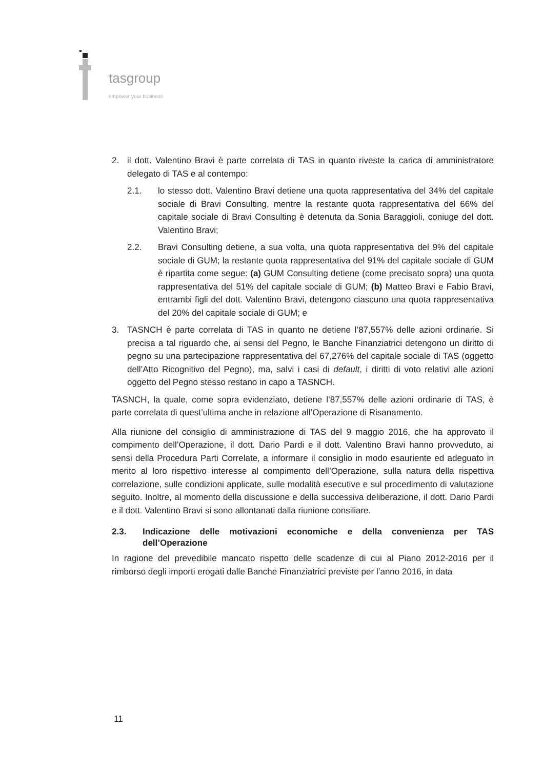tasgroup
empower your business
2. il dott. Valentino Bravi è parte correlata di TAS in quanto riveste la carica di amministratore delegato di TAS e al contempo:
2.1. lo stesso dott. Valentino Bravi detiene una quota rappresentativa del 34% del capitale sociale di Bravi Consulting, mentre la restante quota rappresentativa del 66% del capitale sociale di Bravi Consulting è detenuta da Sonia Baraggioli, coniuge del dott. Valentino Bravi;
2.2. Bravi Consulting detiene, a sua volta, una quota rappresentativa del 9% del capitale sociale di GUM; la restante quota rappresentativa del 91% del capitale sociale di GUM è ripartita come segue: (a) GUM Consulting detiene (come precisato sopra) una quota rappresentativa del 51% del capitale sociale di GUM; (b) Matteo Bravi e Fabio Bravi, entrambi figli del dott. Valentino Bravi, detengono ciascuno una quota rappresentativa del 20% del capitale sociale di GUM; e
3. TASNCH è parte correlata di TAS in quanto ne detiene l’87,557% delle azioni ordinarie. Si precisa a tal riguardo che, ai sensi del Pegno, le Banche Finanziatrici detengono un diritto di pegno su una partecipazione rappresentativa del 67,276% del capitale sociale di TAS (oggetto dell’Atto Ricognitivo del Pegno), ma, salvi i casi di default, i diritti di voto relativi alle azioni oggetto del Pegno stesso restano in capo a TASNCH.
TASNCH, la quale, come sopra evidenziato, detiene l’87,557% delle azioni ordinarie di TAS, è parte correlata di quest’ultima anche in relazione all’Operazione di Risanamento.
Alla riunione del consiglio di amministrazione di TAS del 9 maggio 2016, che ha approvato il compimento dell’Operazione, il dott. Dario Pardi e il dott. Valentino Bravi hanno provveduto, ai sensi della Procedura Parti Correlate, a informare il consiglio in modo esauriente ed adeguato in merito al loro rispettivo interesse al compimento dell’Operazione, sulla natura della rispettiva correlazione, sulle condizioni applicate, sulle modalità esecutive e sul procedimento di valutazione seguito. Inoltre, al momento della discussione e della successiva deliberazione, il dott. Dario Pardi e il dott. Valentino Bravi si sono allontanati dalla riunione consiliare.
2.3. Indicazione delle motivazioni economiche e della convenienza per TAS dell’Operazione
In ragione del prevedibile mancato rispetto delle scadenze di cui al Piano 2012-2016 per il rimborso degli importi erogati dalle Banche Finanziatrici previste per l’anno 2016, in data
11